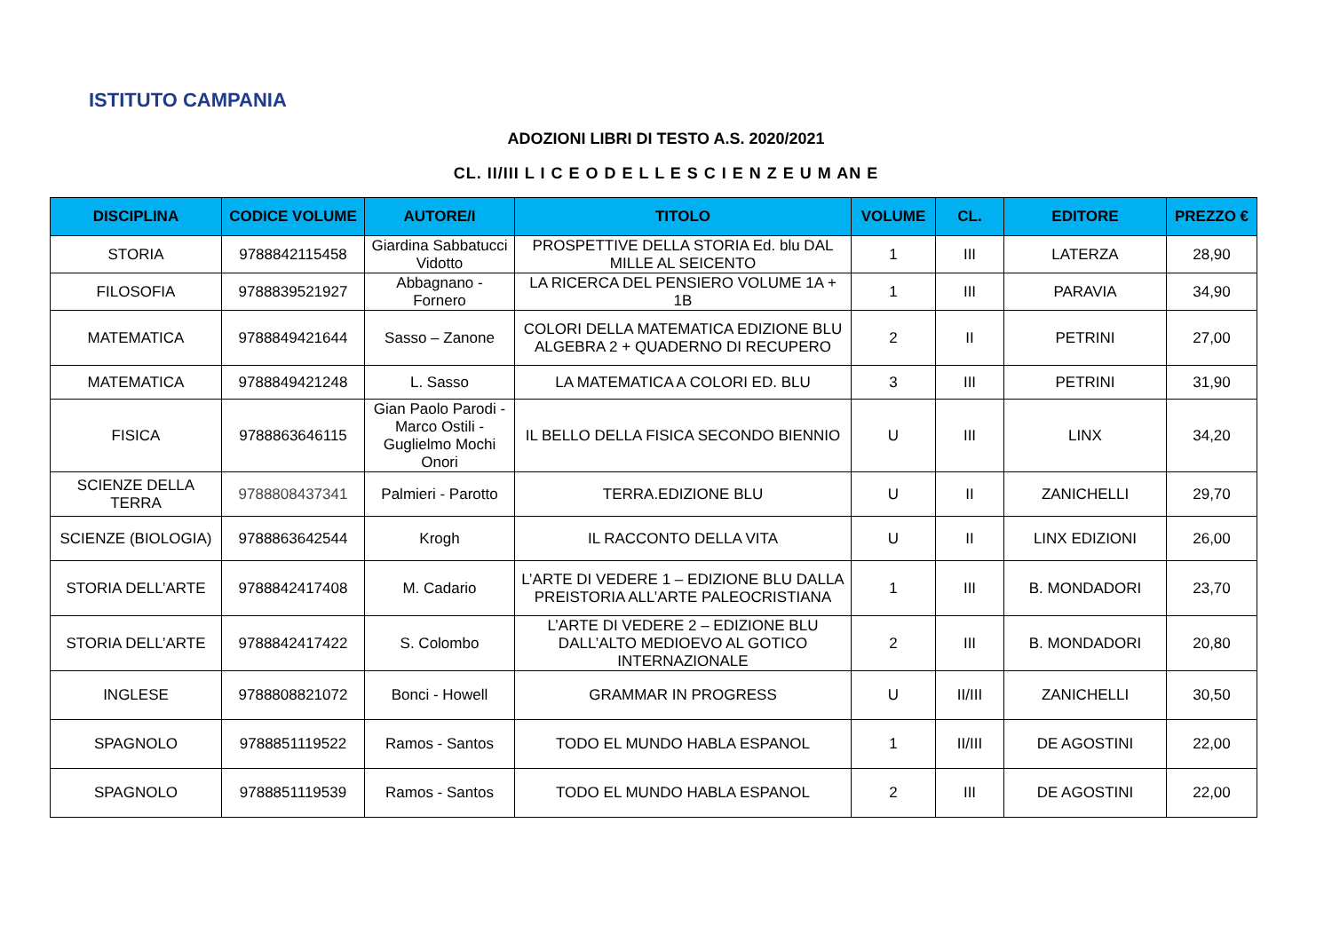ISTITUTO CAMPANIA
ADOZIONI LIBRI DI TESTO A.S. 2020/2021
CL. II/III L I C E O D E L L E S C I E N Z E U M AN E
| DISCIPLINA | CODICE VOLUME | AUTORE/I | TITOLO | VOLUME | CL. | EDITORE | PREZZO € |
| --- | --- | --- | --- | --- | --- | --- | --- |
| STORIA | 9788842115458 | Giardina Sabbatucci Vidotto | PROSPETTIVE DELLA STORIA Ed. blu DAL MILLE AL SEICENTO | 1 | III | LATERZA | 28,90 |
| FILOSOFIA | 9788839521927 | Abbagnano - Fornero | LA RICERCA DEL PENSIERO VOLUME 1A + 1B | 1 | III | PARAVIA | 34,90 |
| MATEMATICA | 9788849421644 | Sasso – Zanone | COLORI DELLA MATEMATICA EDIZIONE BLU ALGEBRA 2 + QUADERNO DI RECUPERO | 2 | II | PETRINI | 27,00 |
| MATEMATICA | 9788849421248 | L. Sasso | LA MATEMATICA A COLORI ED. BLU | 3 | III | PETRINI | 31,90 |
| FISICA | 9788863646115 | Gian Paolo Parodi - Marco Ostili - Guglielmo Mochi Onori | IL BELLO DELLA FISICA SECONDO BIENNIO | U | III | LINX | 34,20 |
| SCIENZE DELLA TERRA | 9788808437341 | Palmieri - Parotto | TERRA.EDIZIONE BLU | U | II | ZANICHELLI | 29,70 |
| SCIENZE (BIOLOGIA) | 9788863642544 | Krogh | IL RACCONTO DELLA VITA | U | II | LINX EDIZIONI | 26,00 |
| STORIA DELL’ARTE | 9788842417408 | M. Cadario | L’ARTE DI VEDERE 1 – EDIZIONE BLU DALLA PREISTORIA ALL’ARTE PALEOCRISTIANA | 1 | III | B. MONDADORI | 23,70 |
| STORIA DELL’ARTE | 9788842417422 | S. Colombo | L’ARTE DI VEDERE 2 – EDIZIONE BLU DALL’ALTO MEDIOEVO AL GOTICO INTERNAZIONALE | 2 | III | B. MONDADORI | 20,80 |
| INGLESE | 9788808821072 | Bonci - Howell | GRAMMAR IN PROGRESS | U | II/III | ZANICHELLI | 30,50 |
| SPAGNOLO | 9788851119522 | Ramos - Santos | TODO EL MUNDO HABLA ESPANOL | 1 | II/III | DE AGOSTINI | 22,00 |
| SPAGNOLO | 9788851119539 | Ramos - Santos | TODO EL MUNDO HABLA ESPANOL | 2 | III | DE AGOSTINI | 22,00 |